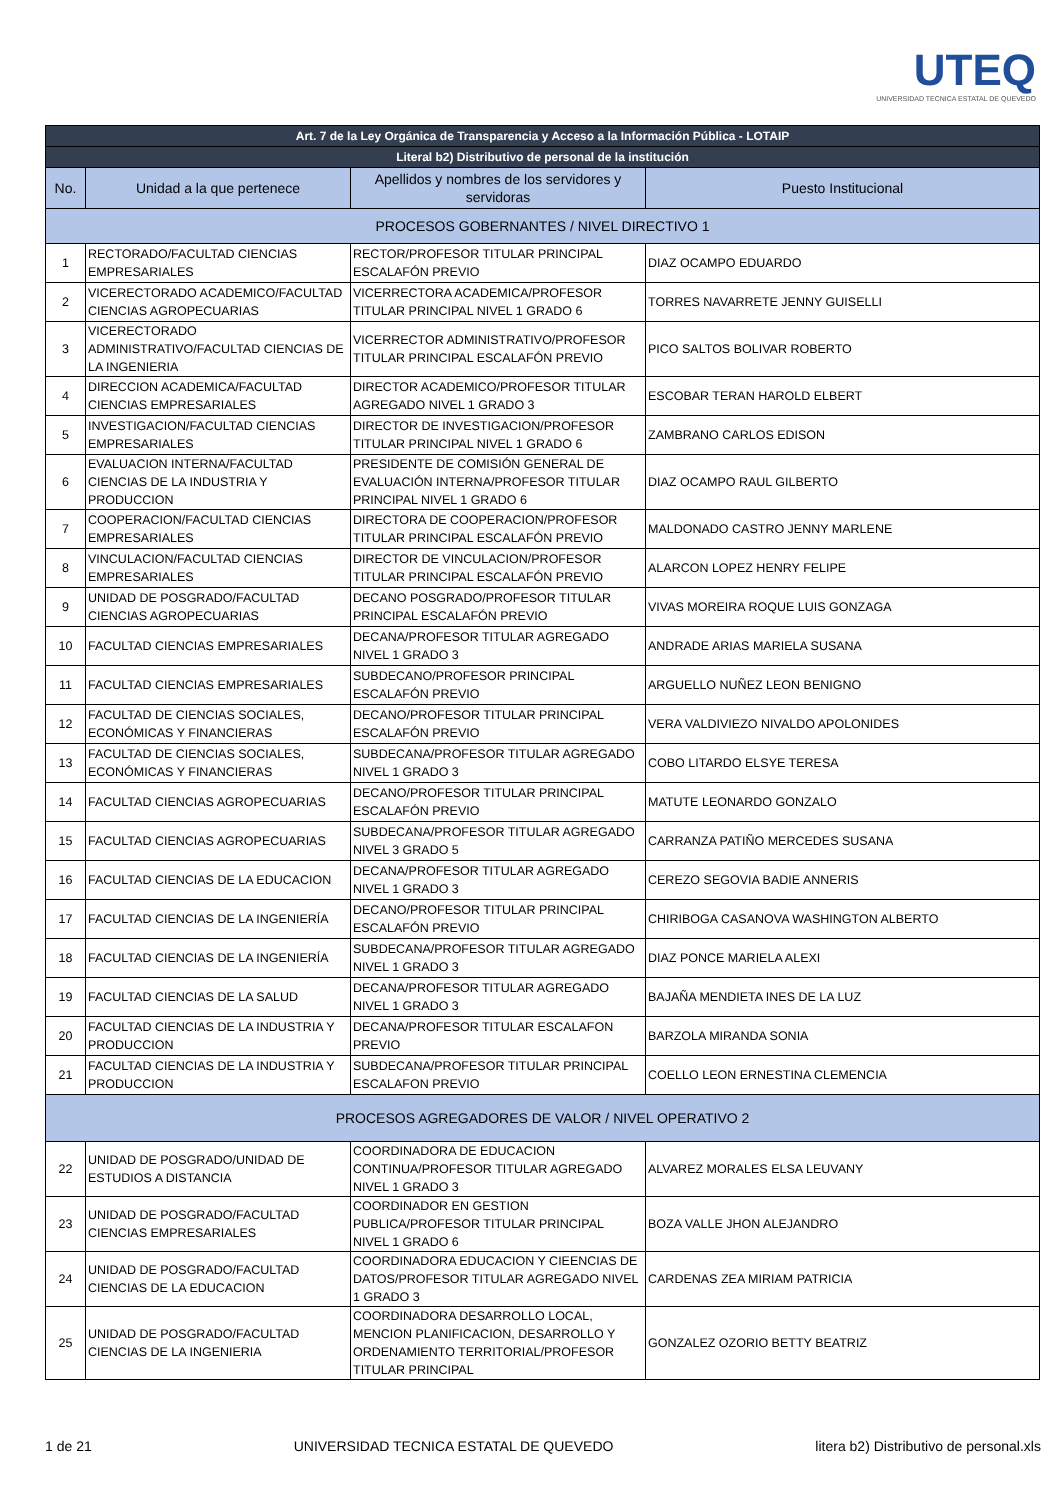UTEQ
UNIVERSIDAD TECNICA ESTATAL DE QUEVEDO
| Art. 7 de la Ley Orgánica de Transparencia y Acceso a la Información Pública - LOTAIP | | | |
| --- | --- | --- | --- |
| Literal b2) Distributivo de personal de la institución | | | |
| No. | Unidad a la que pertenece | Apellidos y nombres de los servidores y servidoras | Puesto Institucional |
| PROCESOS GOBERNANTES / NIVEL DIRECTIVO 1 | | | |
| 1 | RECTORADO/FACULTAD CIENCIAS EMPRESARIALES | RECTOR/PROFESOR TITULAR PRINCIPAL ESCALAFÓN PREVIO | DIAZ OCAMPO EDUARDO |
| 2 | VICERECTORADO ACADEMICO/FACULTAD CIENCIAS AGROPECUARIAS | VICERRECTORA ACADEMICA/PROFESOR TITULAR PRINCIPAL NIVEL 1 GRADO 6 | TORRES NAVARRETE JENNY GUISELLI |
| 3 | VICERECTORADO ADMINISTRATIVO/FACULTAD CIENCIAS DE LA INGENIERIA | VICERRECTOR ADMINISTRATIVO/PROFESOR TITULAR PRINCIPAL ESCALAFÓN PREVIO | PICO SALTOS BOLIVAR ROBERTO |
| 4 | DIRECCION ACADEMICA/FACULTAD CIENCIAS EMPRESARIALES | DIRECTOR ACADEMICO/PROFESOR TITULAR AGREGADO NIVEL 1 GRADO 3 | ESCOBAR TERAN HAROLD ELBERT |
| 5 | INVESTIGACION/FACULTAD CIENCIAS EMPRESARIALES | DIRECTOR DE INVESTIGACION/PROFESOR TITULAR PRINCIPAL NIVEL 1 GRADO 6 | ZAMBRANO CARLOS EDISON |
| 6 | EVALUACION INTERNA/FACULTAD CIENCIAS DE LA INDUSTRIA Y PRODUCCION | PRESIDENTE DE COMISIÓN GENERAL DE EVALUACIÓN INTERNA/PROFESOR TITULAR PRINCIPAL NIVEL 1 GRADO 6 | DIAZ OCAMPO RAUL GILBERTO |
| 7 | COOPERACION/FACULTAD CIENCIAS EMPRESARIALES | DIRECTORA DE COOPERACION/PROFESOR TITULAR PRINCIPAL ESCALAFÓN PREVIO | MALDONADO CASTRO JENNY MARLENE |
| 8 | VINCULACION/FACULTAD CIENCIAS EMPRESARIALES | DIRECTOR DE VINCULACION/PROFESOR TITULAR PRINCIPAL ESCALAFÓN PREVIO | ALARCON LOPEZ HENRY FELIPE |
| 9 | UNIDAD DE POSGRADO/FACULTAD CIENCIAS AGROPECUARIAS | DECANO POSGRADO/PROFESOR TITULAR PRINCIPAL ESCALAFÓN PREVIO | VIVAS MOREIRA ROQUE LUIS GONZAGA |
| 10 | FACULTAD CIENCIAS EMPRESARIALES | DECANA/PROFESOR TITULAR AGREGADO NIVEL 1 GRADO 3 | ANDRADE ARIAS MARIELA SUSANA |
| 11 | FACULTAD CIENCIAS EMPRESARIALES | SUBDECANO/PROFESOR PRINCIPAL ESCALAFÓN PREVIO | ARGUELLO NUÑEZ LEON BENIGNO |
| 12 | FACULTAD DE CIENCIAS SOCIALES, ECONÓMICAS Y FINANCIERAS | DECANO/PROFESOR TITULAR PRINCIPAL ESCALAFÓN PREVIO | VERA VALDIVIEZO NIVALDO APOLONIDES |
| 13 | FACULTAD DE CIENCIAS SOCIALES, ECONÓMICAS Y FINANCIERAS | SUBDECANA/PROFESOR TITULAR AGREGADO NIVEL 1 GRADO 3 | COBO LITARDO ELSYE TERESA |
| 14 | FACULTAD CIENCIAS AGROPECUARIAS | DECANO/PROFESOR TITULAR PRINCIPAL ESCALAFÓN PREVIO | MATUTE LEONARDO GONZALO |
| 15 | FACULTAD CIENCIAS AGROPECUARIAS | SUBDECANA/PROFESOR TITULAR AGREGADO NIVEL 3 GRADO 5 | CARRANZA PATIÑO MERCEDES SUSANA |
| 16 | FACULTAD CIENCIAS DE LA EDUCACION | DECANA/PROFESOR TITULAR AGREGADO NIVEL 1 GRADO 3 | CEREZO SEGOVIA BADIE ANNERIS |
| 17 | FACULTAD CIENCIAS DE LA INGENIERÍA | DECANO/PROFESOR TITULAR PRINCIPAL ESCALAFÓN PREVIO | CHIRIBOGA CASANOVA WASHINGTON ALBERTO |
| 18 | FACULTAD CIENCIAS DE LA INGENIERÍA | SUBDECANA/PROFESOR TITULAR AGREGADO NIVEL 1 GRADO 3 | DIAZ PONCE MARIELA ALEXI |
| 19 | FACULTAD CIENCIAS DE LA SALUD | DECANA/PROFESOR TITULAR AGREGADO NIVEL 1 GRADO 3 | BAJAÑA MENDIETA INES DE LA LUZ |
| 20 | FACULTAD CIENCIAS DE LA INDUSTRIA Y PRODUCCION | DECANA/PROFESOR TITULAR ESCALAFON PREVIO | BARZOLA MIRANDA SONIA |
| 21 | FACULTAD CIENCIAS DE LA INDUSTRIA Y PRODUCCION | SUBDECANA/PROFESOR TITULAR PRINCIPAL ESCALAFON PREVIO | COELLO LEON ERNESTINA CLEMENCIA |
| PROCESOS AGREGADORES DE VALOR / NIVEL OPERATIVO 2 | | | |
| 22 | UNIDAD DE POSGRADO/UNIDAD DE ESTUDIOS A DISTANCIA | COORDINADORA DE EDUCACION CONTINUA/PROFESOR TITULAR AGREGADO NIVEL 1 GRADO 3 | ALVAREZ MORALES ELSA LEUVANY |
| 23 | UNIDAD DE POSGRADO/FACULTAD CIENCIAS EMPRESARIALES | COORDINADOR EN GESTION PUBLICA/PROFESOR TITULAR PRINCIPAL NIVEL 1 GRADO 6 | BOZA VALLE JHON ALEJANDRO |
| 24 | UNIDAD DE POSGRADO/FACULTAD CIENCIAS DE LA EDUCACION | COORDINADORA EDUCACION Y CIEENCIAS DE DATOS/PROFESOR TITULAR AGREGADO NIVEL 1 GRADO 3 | CARDENAS ZEA MIRIAM PATRICIA |
| 25 | UNIDAD DE POSGRADO/FACULTAD CIENCIAS DE LA INGENIERIA | COORDINADORA DESARROLLO LOCAL, MENCION PLANIFICACION, DESARROLLO Y ORDENAMIENTO TERRITORIAL/PROFESOR TITULAR PRINCIPAL | GONZALEZ OZORIO BETTY BEATRIZ |
1 de 21 UNIVERSIDAD TECNICA ESTATAL DE QUEVEDO litera b2) Distributivo de personal.xls